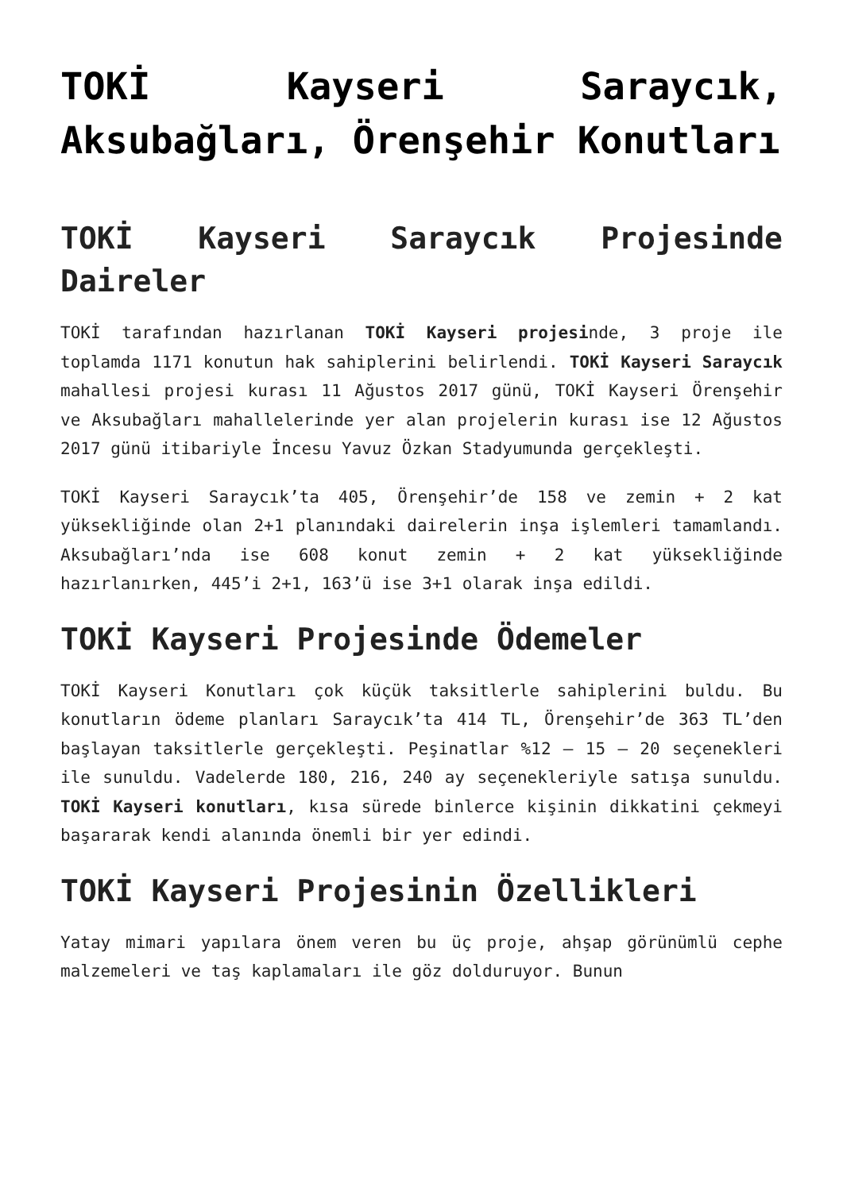TOKİ Kayseri Saraycık, Aksubağları, Örenşehir Konutları
TOKİ Kayseri Saraycık Projesinde Daireler
TOKİ tarafından hazırlanan TOKİ Kayseri projesinde, 3 proje ile toplamda 1171 konutun hak sahiplerini belirlendi. TOKİ Kayseri Saraycık mahallesi projesi kurası 11 Ağustos 2017 günü, TOKİ Kayseri Örenşehir ve Aksubağları mahallelerinde yer alan projelerin kurası ise 12 Ağustos 2017 günü itibariyle İncesu Yavuz Özkan Stadyumunda gerçekleşti.
TOKİ Kayseri Saraycık’ta 405, Örenşehir’de 158 ve zemin + 2 kat yüksekliğinde olan 2+1 planındaki dairelerin inşa işlemleri tamamlandı. Aksubağları’nda ise 608 konut zemin + 2 kat yüksekliğinde hazırlanırken, 445’i 2+1, 163’ü ise 3+1 olarak inşa edildi.
TOKİ Kayseri Projesinde Ödemeler
TOKİ Kayseri Konutları çok küçük taksitlerle sahiplerini buldu. Bu konutların ödeme planları Saraycık’ta 414 TL, Örenşehir’de 363 TL’den başlayan taksitlerle gerçekleşti. Peşinatlar %12 – 15 – 20 seçenekleri ile sunuldu. Vadelerde 180, 216, 240 ay seçenekleriyle satışa sunuldu. TOKİ Kayseri konutları, kısa sürede binlerce kişinin dikkatini çekmeyi başararak kendi alanında önemli bir yer edindi.
TOKİ Kayseri Projesinin Özellikleri
Yatay mimari yapılara önem veren bu üç proje, ahşap görünümlü cephe malzemeleri ve taş kaplamaları ile göz dolduruyor. Bunun